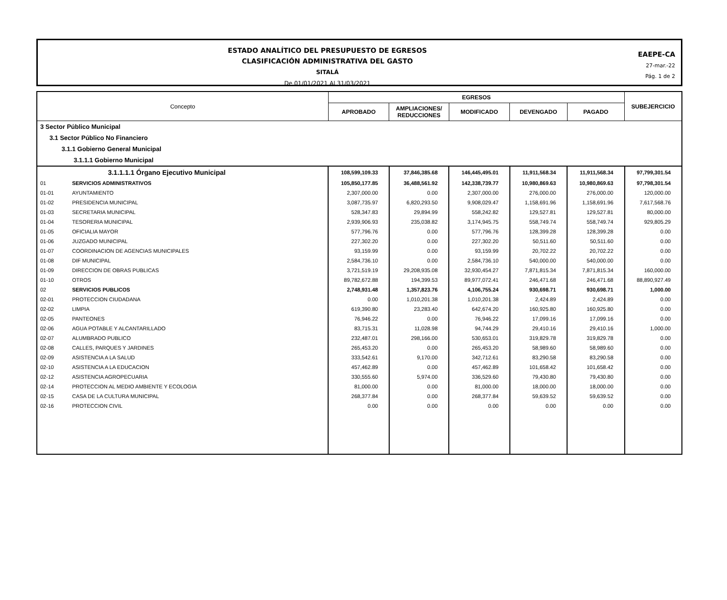ESTADO ANALÍTICO DEL PRESUPUESTO DE EGRESOS
CLASIFICACIÓN ADMINISTRATIVA DEL GASTO
SITALÁ
De 01/01/2021 Al 31/03/2021
EAEPE-CA
27-mar.-22
Pág. 1 de 2
| Concepto | | EGRESOS | | | | | SUBEJERCICIO |
| --- | --- | --- | --- | --- | --- | --- | --- |
| | | APROBADO | AMPLIACIONES/ REDUCCIONES | MODIFICADO | DEVENGADO | PAGADO | |
| 3 Sector Público Municipal | | | | | | | |
| 3.1 Sector Público No Financiero | | | | | | | |
| 3.1.1 Gobierno General Municipal | | | | | | | |
| 3.1.1.1 Gobierno Municipal | | | | | | | |
| | 3.1.1.1.1 Órgano Ejecutivo Municipal | 108,599,109.33 | 37,846,385.68 | 146,445,495.01 | 11,911,568.34 | 11,911,568.34 | 97,799,301.54 |
| 01 | SERVICIOS ADMINISTRATIVOS | 105,850,177.85 | 36,488,561.92 | 142,338,739.77 | 10,980,869.63 | 10,980,869.63 | 97,798,301.54 |
| 01-01 | AYUNTAMIENTO | 2,307,000.00 | 0.00 | 2,307,000.00 | 276,000.00 | 276,000.00 | 120,000.00 |
| 01-02 | PRESIDENCIA MUNICIPAL | 3,087,735.97 | 6,820,293.50 | 9,908,029.47 | 1,158,691.96 | 1,158,691.96 | 7,617,568.76 |
| 01-03 | SECRETARIA MUNICIPAL | 528,347.83 | 29,894.99 | 558,242.82 | 129,527.81 | 129,527.81 | 80,000.00 |
| 01-04 | TESORERIA MUNICIPAL | 2,939,906.93 | 235,038.82 | 3,174,945.75 | 558,749.74 | 558,749.74 | 929,805.29 |
| 01-05 | OFICIALIA MAYOR | 577,796.76 | 0.00 | 577,796.76 | 128,399.28 | 128,399.28 | 0.00 |
| 01-06 | JUZGADO MUNICIPAL | 227,302.20 | 0.00 | 227,302.20 | 50,511.60 | 50,511.60 | 0.00 |
| 01-07 | COORDINACION DE AGENCIAS MUNICIPALES | 93,159.99 | 0.00 | 93,159.99 | 20,702.22 | 20,702.22 | 0.00 |
| 01-08 | DIF MUNICIPAL | 2,584,736.10 | 0.00 | 2,584,736.10 | 540,000.00 | 540,000.00 | 0.00 |
| 01-09 | DIRECCION DE OBRAS PUBLICAS | 3,721,519.19 | 29,208,935.08 | 32,930,454.27 | 7,871,815.34 | 7,871,815.34 | 160,000.00 |
| 01-10 | OTROS | 89,782,672.88 | 194,399.53 | 89,977,072.41 | 246,471.68 | 246,471.68 | 88,890,927.49 |
| 02 | SERVICIOS PUBLICOS | 2,748,931.48 | 1,357,823.76 | 4,106,755.24 | 930,698.71 | 930,698.71 | 1,000.00 |
| 02-01 | PROTECCION CIUDADANA | 0.00 | 1,010,201.38 | 1,010,201.38 | 2,424.89 | 2,424.89 | 0.00 |
| 02-02 | LIMPIA | 619,390.80 | 23,283.40 | 642,674.20 | 160,925.80 | 160,925.80 | 0.00 |
| 02-05 | PANTEONES | 76,946.22 | 0.00 | 76,946.22 | 17,099.16 | 17,099.16 | 0.00 |
| 02-06 | AGUA POTABLE Y ALCANTARILLADO | 83,715.31 | 11,028.98 | 94,744.29 | 29,410.16 | 29,410.16 | 1,000.00 |
| 02-07 | ALUMBRADO PUBLICO | 232,487.01 | 298,166.00 | 530,653.01 | 319,829.78 | 319,829.78 | 0.00 |
| 02-08 | CALLES, PARQUES Y JARDINES | 265,453.20 | 0.00 | 265,453.20 | 58,989.60 | 58,989.60 | 0.00 |
| 02-09 | ASISTENCIA A LA SALUD | 333,542.61 | 9,170.00 | 342,712.61 | 83,290.58 | 83,290.58 | 0.00 |
| 02-10 | ASISTENCIA A LA EDUCACION | 457,462.89 | 0.00 | 457,462.89 | 101,658.42 | 101,658.42 | 0.00 |
| 02-12 | ASISTENCIA AGROPECUARIA | 330,555.60 | 5,974.00 | 336,529.60 | 79,430.80 | 79,430.80 | 0.00 |
| 02-14 | PROTECCION AL MEDIO AMBIENTE Y ECOLOGIA | 81,000.00 | 0.00 | 81,000.00 | 18,000.00 | 18,000.00 | 0.00 |
| 02-15 | CASA DE LA CULTURA MUNICIPAL | 268,377.84 | 0.00 | 268,377.84 | 59,639.52 | 59,639.52 | 0.00 |
| 02-16 | PROTECCION CIVIL | 0.00 | 0.00 | 0.00 | 0.00 | 0.00 | 0.00 |